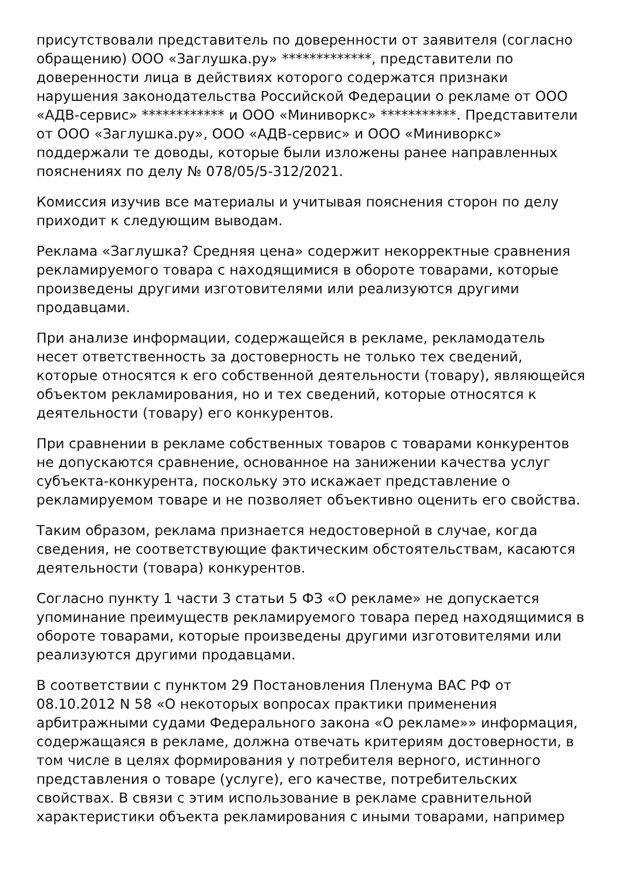присутствовали представитель по доверенности от заявителя (согласно обращению) ООО «Заглушка.ру» *************, представители по доверенности лица в действиях которого содержатся признаки нарушения законодательства Российской Федерации о рекламе от ООО «АДВ-сервис» ************ и ООО «Миниворкс» ***********. Представители от ООО «Заглушка.ру», ООО «АДВ-сервис» и ООО «Миниворкс» поддержали те доводы, которые были изложены ранее направленных пояснениях по делу № 078/05/5-312/2021.
Комиссия изучив все материалы и учитывая пояснения сторон по делу приходит к следующим выводам.
Реклама «Заглушка? Средняя цена» содержит некорректные сравнения рекламируемого товара с находящимися в обороте товарами, которые произведены другими изготовителями или реализуются другими продавцами.
При анализе информации, содержащейся в рекламе, рекламодатель несет ответственность за достоверность не только тех сведений, которые относятся к его собственной деятельности (товару), являющейся объектом рекламирования, но и тех сведений, которые относятся к деятельности (товару) его конкурентов.
При сравнении в рекламе собственных товаров с товарами конкурентов не допускаются сравнение, основанное на занижении качества услуг субъекта-конкурента, поскольку это искажает представление о рекламируемом товаре и не позволяет объективно оценить его свойства.
Таким образом, реклама признается недостоверной в случае, когда сведения, не соответствующие фактическим обстоятельствам, касаются деятельности (товара) конкурентов.
Согласно пункту 1 части 3 статьи 5 ФЗ «О рекламе» не допускается упоминание преимуществ рекламируемого товара перед находящимися в обороте товарами, которые произведены другими изготовителями или реализуются другими продавцами.
В соответствии с пунктом 29 Постановления Пленума ВАС РФ от 08.10.2012 N 58 «О некоторых вопросах практики применения арбитражными судами Федерального закона «О рекламе»» информация, содержащаяся в рекламе, должна отвечать критериям достоверности, в том числе в целях формирования у потребителя верного, истинного представления о товаре (услуге), его качестве, потребительских свойствах. В связи с этим использование в рекламе сравнительной характеристики объекта рекламирования с иными товарами, например